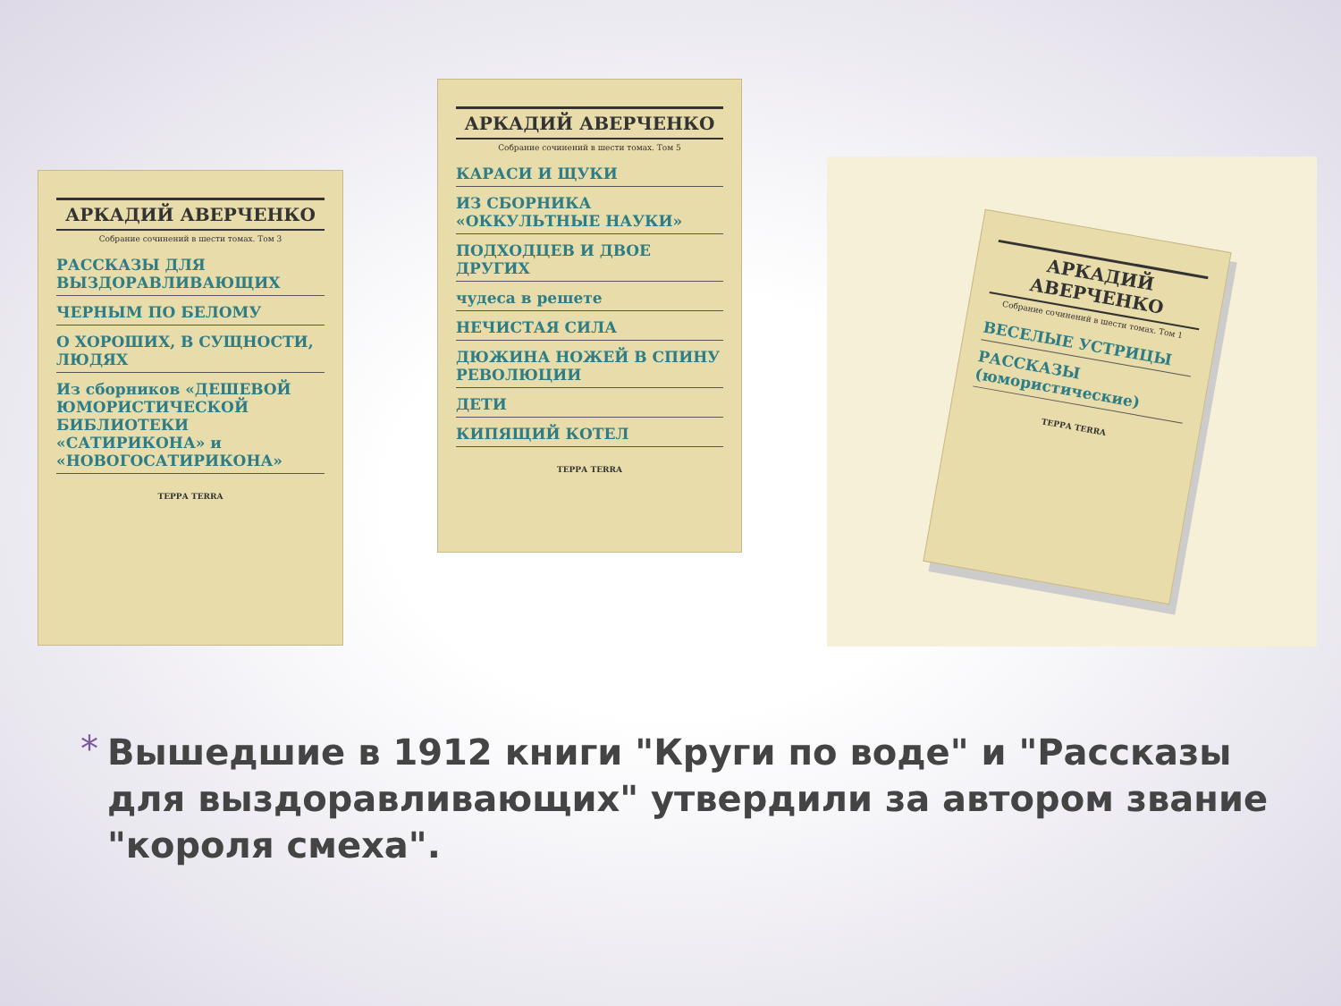АРКАДИЙ АВЕРЧЕНКО
Собрание сочинений в шести томах. Том 3
РАССКАЗЫ ДЛЯ ВЫЗДОРАВЛИВАЮЩИХ
ЧЕРНЫМ ПО БЕЛОМУ
О ХОРОШИХ, В СУЩНОСТИ, ЛЮДЯХ
Из сборников «ДЕШЕВОЙ ЮМОРИСТИЧЕСКОЙ БИБЛИОТЕКИ «САТИРИКОНА» и «НОВОГОСАТИРИКОНА»
ТЕРРА ТЕRRA
АРКАДИЙ АВЕРЧЕНКО
Собрание сочинений в шести томах. Том 5
КАРАСИ И ЩУКИ
ИЗ СБОРНИКА «ОККУЛЬТНЫЕ НАУКИ»
ПОДХОДЦЕВ И ДВОЕ ДРУГИХ
чудеса в решете
НЕЧИСТАЯ СИЛА
ДЮЖИНА НОЖЕЙ В СПИНУ РЕВОЛЮЦИИ
ДЕТИ
КИПЯЩИЙ КОТЕЛ
ТЕРРА ТЕRRA
АРКАДИЙ АВЕРЧЕНКО
Собрание сочинений в шести томах. Том 1
ВЕСЕЛЫЕ УСТРИЦЫ
РАССКАЗЫ (юмористические)
ТЕРРА ТЕRRA
*
Вышедшие в 1912 книги "Круги по воде" и "Рассказы для выздоравливающих" утвердили за автором звание "короля смеха".